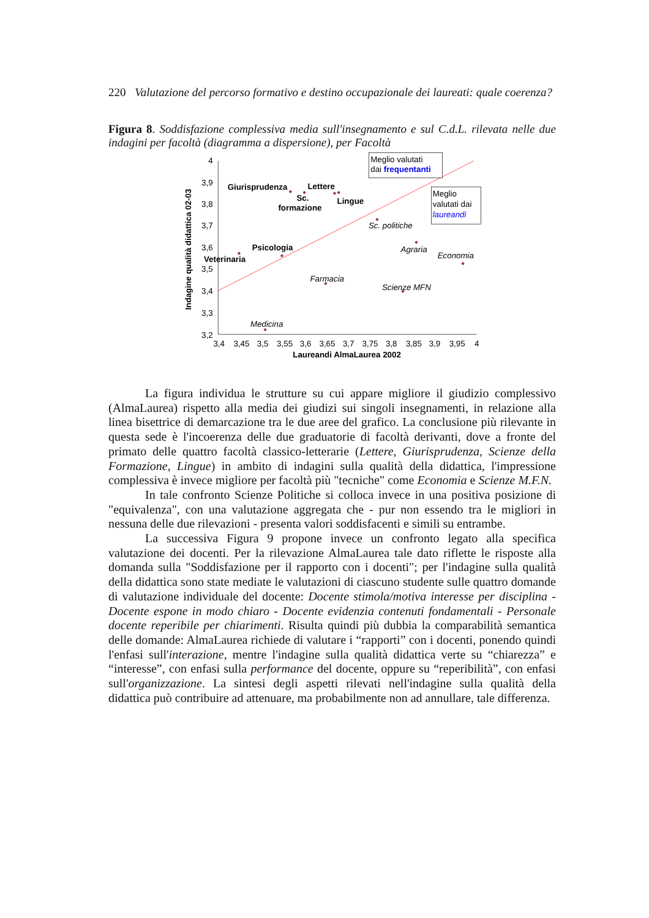220 Valutazione del percorso formativo e destino occupazionale dei laureati: quale coerenza?
Figura 8. Soddisfazione complessiva media sull'insegnamento e sul C.d.L. rilevata nelle due indagini per facoltà (diagramma a dispersione), per Facoltà
4
3,9
3,8
3,7
3,6
3,5
3,4
3,3
3,2
3,4
3,45
3,5
3,55
3,6
3,65
3,7
3,75
3,8
3,85
3,9
3,95
4
Laureandi AlmaLaurea 2002
Indagine qualità didattica 02-03
Giurisprudenza
Lettere
Sc.
formazione
Lingue
Psicologia
Veterinaria
Sc. politiche
Agraria
Economia
Farmacia
Scienze MFN
Medicina
Meglio valutati
dai frequentanti
Meglio
valutati dai
laureandi
La figura individua le strutture su cui appare migliore il giudizio complessivo (AlmaLaurea) rispetto alla media dei giudizi sui singoli insegnamenti, in relazione alla linea bisettrice di demarcazione tra le due aree del grafico. La conclusione più rilevante in questa sede è l'incoerenza delle due graduatorie di facoltà derivanti, dove a fronte del primato delle quattro facoltà classico-letterarie (Lettere, Giurisprudenza, Scienze della Formazione, Lingue) in ambito di indagini sulla qualità della didattica, l'impressione complessiva è invece migliore per facoltà più "tecniche" come Economia e Scienze M.F.N.
In tale confronto Scienze Politiche si colloca invece in una positiva posizione di "equivalenza", con una valutazione aggregata che - pur non essendo tra le migliori in nessuna delle due rilevazioni - presenta valori soddisfacenti e simili su entrambe.
La successiva Figura 9 propone invece un confronto legato alla specifica valutazione dei docenti. Per la rilevazione AlmaLaurea tale dato riflette le risposte alla domanda sulla "Soddisfazione per il rapporto con i docenti"; per l'indagine sulla qualità della didattica sono state mediate le valutazioni di ciascuno studente sulle quattro domande di valutazione individuale del docente: Docente stimola/motiva interesse per disciplina - Docente espone in modo chiaro - Docente evidenzia contenuti fondamentali - Personale docente reperibile per chiarimenti. Risulta quindi più dubbia la comparabilità semantica delle domande: AlmaLaurea richiede di valutare i “rapporti” con i docenti, ponendo quindi l'enfasi sull'interazione, mentre l'indagine sulla qualità didattica verte su “chiarezza” e “interesse”, con enfasi sulla performance del docente, oppure su “reperibilità”, con enfasi sull'organizzazione. La sintesi degli aspetti rilevati nell'indagine sulla qualità della didattica può contribuire ad attenuare, ma probabilmente non ad annullare, tale differenza.